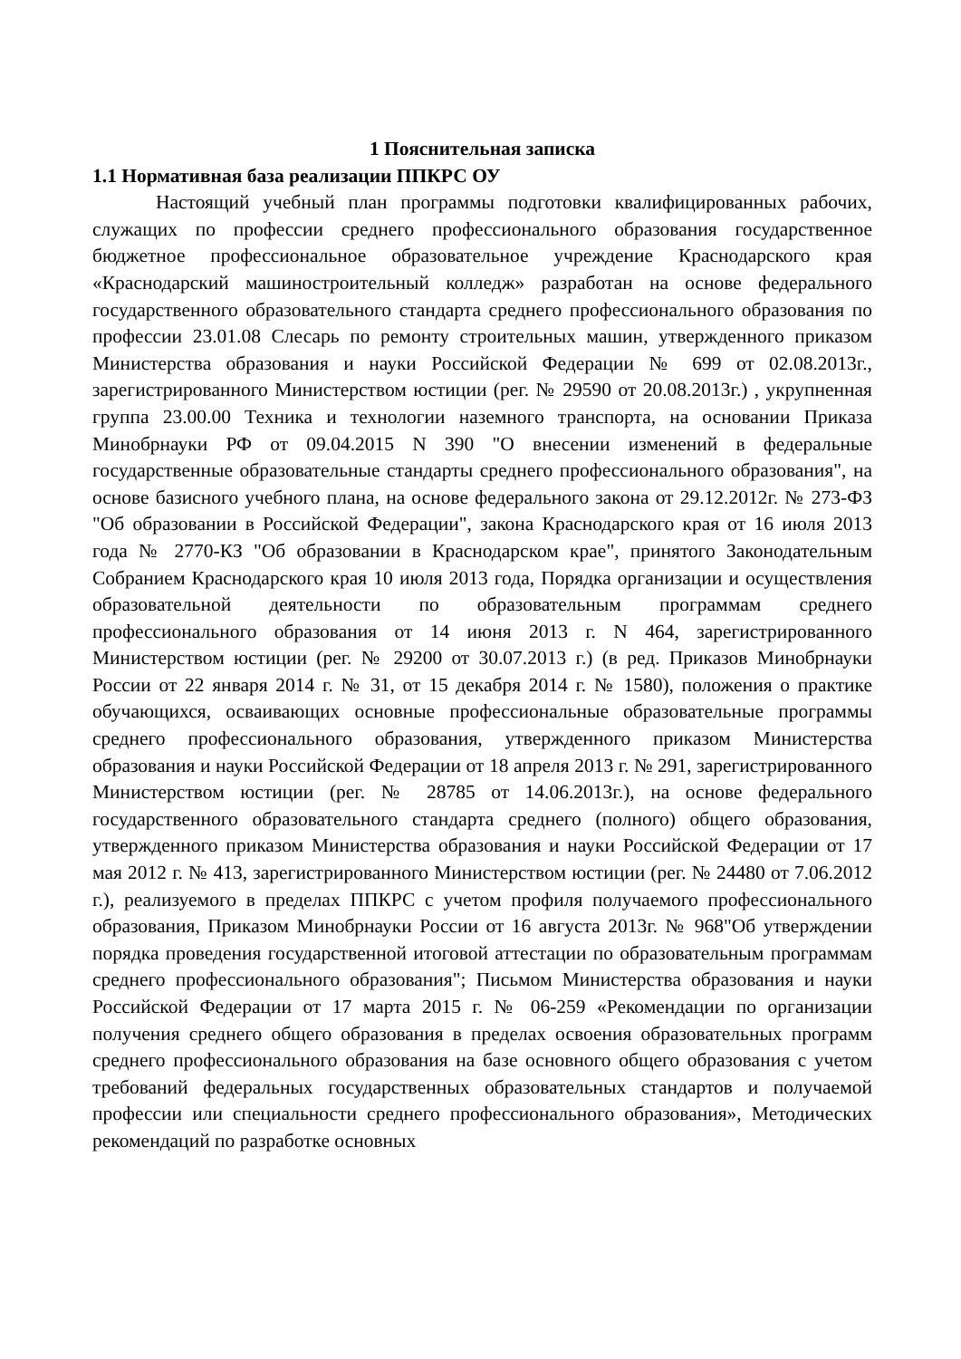1 Пояснительная записка
1.1 Нормативная база реализации ППКРС ОУ
Настоящий учебный план программы подготовки квалифицированных рабочих, служащих по профессии среднего профессионального образования государственное бюджетное профессиональное образовательное учреждение Краснодарского края «Краснодарский машиностроительный колледж» разработан на основе федерального государственного образовательного стандарта среднего профессионального образования по профессии 23.01.08 Слесарь по ремонту строительных машин, утвержденного приказом Министерства образования и науки Российской Федерации № 699 от 02.08.2013г., зарегистрированного Министерством юстиции (рег. № 29590 от 20.08.2013г.) , укрупненная группа 23.00.00 Техника и технологии наземного транспорта, на основании Приказа Минобрнауки РФ от 09.04.2015 N 390 "О внесении изменений в федеральные государственные образовательные стандарты среднего профессионального образования", на основе базисного учебного плана, на основе федерального закона от 29.12.2012г. № 273-ФЗ "Об образовании в Российской Федерации", закона Краснодарского края от 16 июля 2013 года № 2770-КЗ "Об образовании в Краснодарском крае", принятого Законодательным Собранием Краснодарского края 10 июля 2013 года, Порядка организации и осуществления образовательной деятельности по образовательным программам среднего профессионального образования от 14 июня 2013 г. N 464, зарегистрированного Министерством юстиции (рег. № 29200 от 30.07.2013 г.) (в ред. Приказов Минобрнауки России от 22 января 2014 г. № 31, от 15 декабря 2014 г. № 1580), положения о практике обучающихся, осваивающих основные профессиональные образовательные программы среднего профессионального образования, утвержденного приказом Министерства образования и науки Российской Федерации от 18 апреля 2013 г. № 291, зарегистрированного Министерством юстиции (рег. № 28785 от 14.06.2013г.), на основе федерального государственного образовательного стандарта среднего (полного) общего образования, утвержденного приказом Министерства образования и науки Российской Федерации от 17 мая 2012 г. № 413, зарегистрированного Министерством юстиции (рег. № 24480 от 7.06.2012 г.), реализуемого в пределах ППКРС с учетом профиля получаемого профессионального образования, Приказом Минобрнауки России от 16 августа 2013г. № 968"Об утверждении порядка проведения государственной итоговой аттестации по образовательным программам среднего профессионального образования"; Письмом Министерства образования и науки Российской Федерации от 17 марта 2015 г. № 06-259 «Рекомендации по организации получения среднего общего образования в пределах освоения образовательных программ среднего профессионального образования на базе основного общего образования с учетом требований федеральных государственных образовательных стандартов и получаемой профессии или специальности среднего профессионального образования», Методических рекомендаций по разработке основных